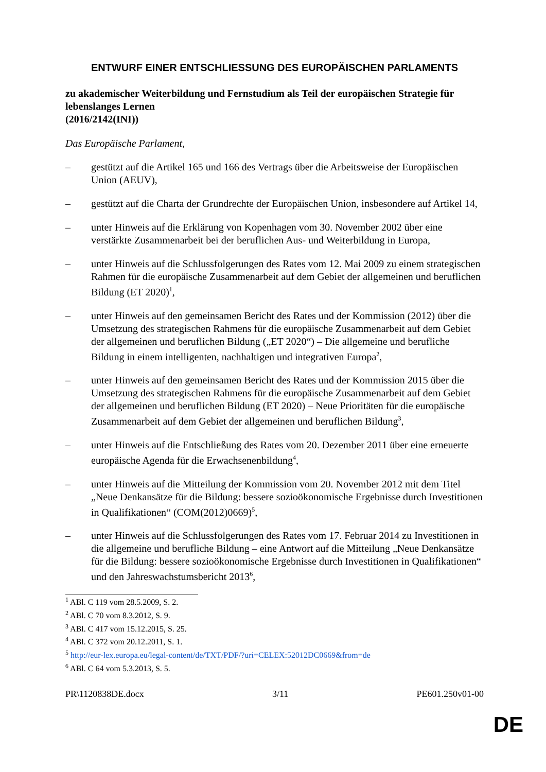ENTWURF EINER ENTSCHLIESSUNG DES EUROPÄISCHEN PARLAMENTS
zu akademischer Weiterbildung und Fernstudium als Teil der europäischen Strategie für lebenslanges Lernen
(2016/2142(INI))
Das Europäische Parlament,
– gestützt auf die Artikel 165 und 166 des Vertrags über die Arbeitsweise der Europäischen Union (AEUV),
– gestützt auf die Charta der Grundrechte der Europäischen Union, insbesondere auf Artikel 14,
– unter Hinweis auf die Erklärung von Kopenhagen vom 30. November 2002 über eine verstärkte Zusammenarbeit bei der beruflichen Aus- und Weiterbildung in Europa,
– unter Hinweis auf die Schlussfolgerungen des Rates vom 12. Mai 2009 zu einem strategischen Rahmen für die europäische Zusammenarbeit auf dem Gebiet der allgemeinen und beruflichen Bildung (ET 2020)<sup>1</sup>,
– unter Hinweis auf den gemeinsamen Bericht des Rates und der Kommission (2012) über die Umsetzung des strategischen Rahmens für die europäische Zusammenarbeit auf dem Gebiet der allgemeinen und beruflichen Bildung („ET 2020“) – Die allgemeine und berufliche Bildung in einem intelligenten, nachhaltigen und integrativen Europa<sup>2</sup>,
– unter Hinweis auf den gemeinsamen Bericht des Rates und der Kommission 2015 über die Umsetzung des strategischen Rahmens für die europäische Zusammenarbeit auf dem Gebiet der allgemeinen und beruflichen Bildung (ET 2020) – Neue Prioritäten für die europäische Zusammenarbeit auf dem Gebiet der allgemeinen und beruflichen Bildung<sup>3</sup>,
– unter Hinweis auf die Entschließung des Rates vom 20. Dezember 2011 über eine erneuerte europäische Agenda für die Erwachsenenbildung<sup>4</sup>,
– unter Hinweis auf die Mitteilung der Kommission vom 20. November 2012 mit dem Titel „Neue Denkansätze für die Bildung: bessere sozioökonomische Ergebnisse durch Investitionen in Qualifikationen“ (COM(2012)0669)<sup>5</sup>,
– unter Hinweis auf die Schlussfolgerungen des Rates vom 17. Februar 2014 zu Investitionen in die allgemeine und berufliche Bildung – eine Antwort auf die Mitteilung „Neue Denkansätze für die Bildung: bessere sozioökonomische Ergebnisse durch Investitionen in Qualifikationen“ und den Jahreswachstumsbericht 2013<sup>6</sup>,
<sup>1</sup> ABl. C 119 vom 28.5.2009, S. 2.
<sup>2</sup> ABl. C 70 vom 8.3.2012, S. 9.
<sup>3</sup> ABl. C 417 vom 15.12.2015, S. 25.
<sup>4</sup> ABl. C 372 vom 20.12.2011, S. 1.
<sup>5</sup> http://eur-lex.europa.eu/legal-content/de/TXT/PDF/?uri=CELEX:52012DC0669&from=de
<sup>6</sup> ABl. C 64 vom 5.3.2013, S. 5.
PR\1120838DE.docx 3/11 PE601.250v01-00
DE